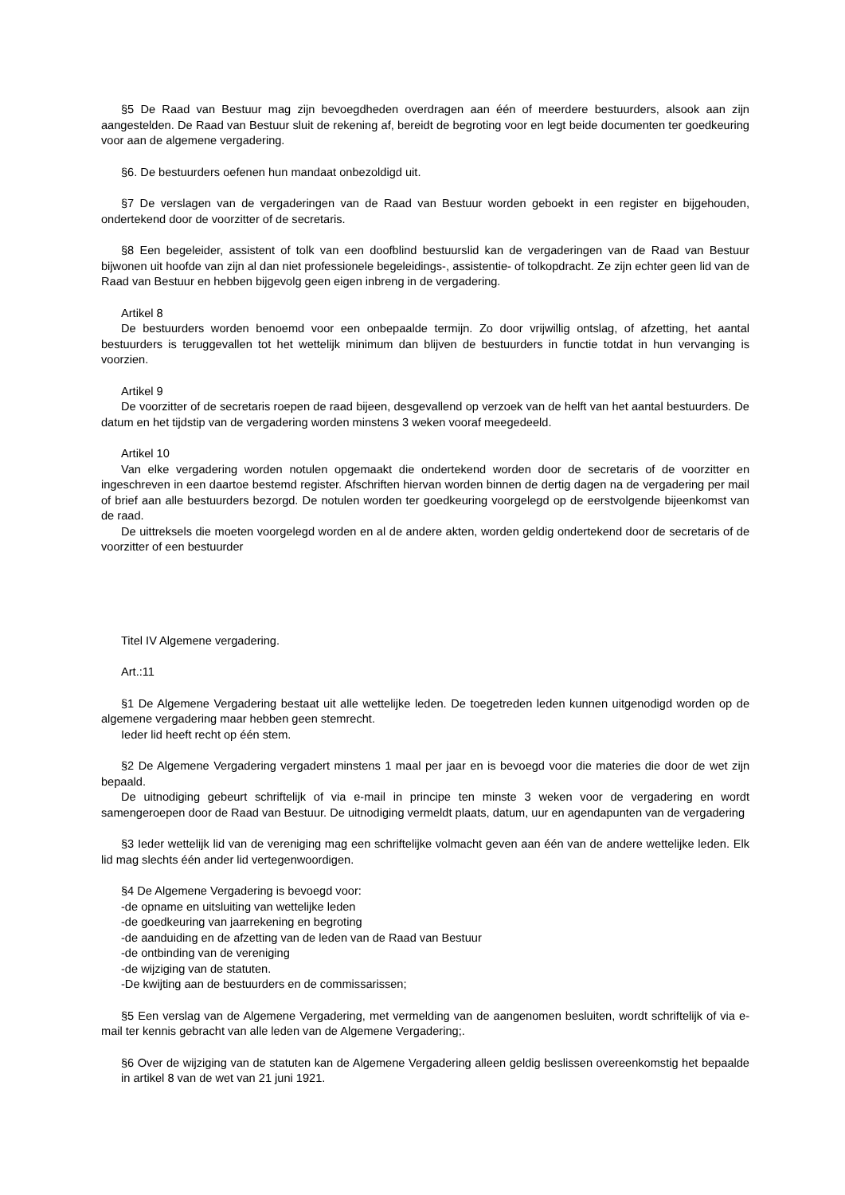§5 De Raad van Bestuur mag zijn bevoegdheden overdragen aan één of meerdere bestuurders, alsook aan zijn aangestelden. De Raad van Bestuur sluit de rekening af, bereidt de begroting voor en legt beide documenten ter goedkeuring voor aan de algemene vergadering.
§6. De bestuurders oefenen hun mandaat onbezoldigd uit.
§7 De verslagen van de vergaderingen van de Raad van Bestuur worden geboekt in een register en bijgehouden, ondertekend door de voorzitter of de secretaris.
§8 Een begeleider, assistent of tolk van een doofblind bestuurslid kan de vergaderingen van de Raad van Bestuur bijwonen uit hoofde van zijn al dan niet professionele begeleidings-, assistentie- of tolkopdracht. Ze zijn echter geen lid van de Raad van Bestuur en hebben bijgevolg geen eigen inbreng in de vergadering.
Artikel 8
De bestuurders worden benoemd voor een onbepaalde termijn. Zo door vrijwillig ontslag, of afzetting, het aantal bestuurders is teruggevallen tot het wettelijk minimum dan blijven de bestuurders in functie totdat in hun vervanging is voorzien.
Artikel 9
De voorzitter of de secretaris roepen de raad bijeen, desgevallend op verzoek van de helft van het aantal bestuurders. De datum en het tijdstip van de vergadering worden minstens 3 weken vooraf meegedeeld.
Artikel 10
Van elke vergadering worden notulen opgemaakt die ondertekend worden door de secretaris of de voorzitter en ingeschreven in een daartoe bestemd register. Afschriften hiervan worden binnen de dertig dagen na de vergadering per mail of brief aan alle bestuurders bezorgd. De notulen worden ter goedkeuring voorgelegd op de eerstvolgende bijeenkomst van de raad.
De uittreksels die moeten voorgelegd worden en al de andere akten, worden geldig ondertekend door de secretaris of de voorzitter of een bestuurder
Titel IV Algemene vergadering.
Art.:11
§1 De Algemene Vergadering bestaat uit alle wettelijke leden. De toegetreden leden kunnen uitgenodigd worden op de algemene vergadering maar hebben geen stemrecht.
Ieder lid heeft recht op één stem.
§2 De Algemene Vergadering vergadert minstens 1 maal per jaar en is bevoegd voor die materies die door de wet zijn bepaald.
De uitnodiging gebeurt schriftelijk of via e-mail in principe ten minste 3 weken voor de vergadering en wordt samengeroepen door de Raad van Bestuur. De uitnodiging vermeldt plaats, datum, uur en agendapunten van de vergadering
§3 Ieder wettelijk lid van de vereniging mag een schriftelijke volmacht geven aan één van de andere wettelijke leden. Elk lid mag slechts één ander lid vertegenwoordigen.
§4 De Algemene Vergadering is bevoegd voor:
-de opname en uitsluiting van wettelijke leden
-de goedkeuring van jaarrekening en begroting
-de aanduiding en de afzetting van de leden van de Raad van Bestuur
-de ontbinding van de vereniging
-de wijziging van de statuten.
-De kwijting aan de bestuurders en de commissarissen;
§5 Een verslag van de Algemene Vergadering, met vermelding van de aangenomen besluiten, wordt schriftelijk of via e-mail ter kennis gebracht van alle leden van de Algemene Vergadering;.
§6 Over de wijziging van de statuten kan de Algemene Vergadering alleen geldig beslissen overeenkomstig het bepaalde in artikel 8 van de wet van 21 juni 1921.